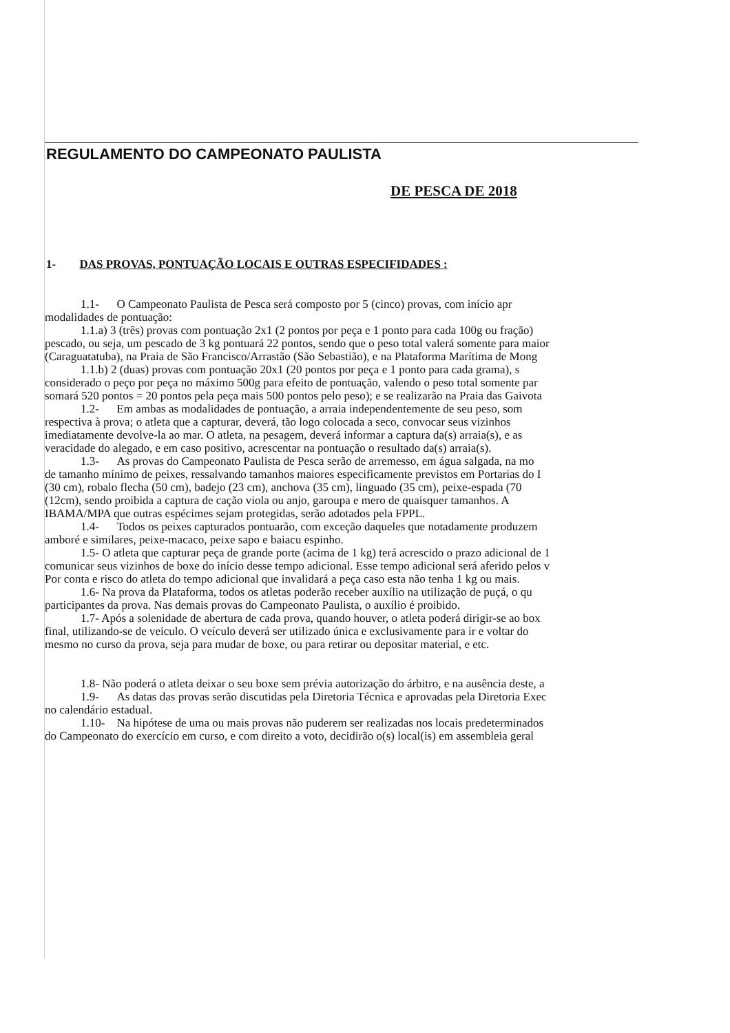REGULAMENTO DO CAMPEONATO PAULISTA
DE PESCA DE 2018
1- DAS PROVAS, PONTUAÇÃO LOCAIS E OUTRAS ESPECIFIDADES :
1.1- O Campeonato Paulista de Pesca será composto por 5 (cinco) provas, com início apr
modalidades de pontuação:
1.1.a) 3 (três) provas com pontuação 2x1 (2 pontos por peça e 1 ponto para cada 100g ou fração)
pescado, ou seja, um pescado de 3 kg pontuará 22 pontos, sendo que o peso total valerá somente para maior
(Caraguatatuba), na Praia de São Francisco/Arrastão (São Sebastião), e na Plataforma Marítima de Mong
1.1.b) 2 (duas) provas com pontuação 20x1 (20 pontos por peça e 1 ponto para cada grama), s
considerado o peço por peça no máximo 500g para efeito de pontuação, valendo o peso total somente par
somará 520 pontos = 20 pontos pela peça mais 500 pontos pelo peso); e se realizarão na Praia das Gaivota
1.2- Em ambas as modalidades de pontuação, a arraia independentemente de seu peso, som
respectiva à prova; o atleta que a capturar, deverá, tão logo colocada a seco, convocar seus vizinhos
imediatamente devolve-la ao mar. O atleta, na pesagem, deverá informar a captura da(s) arraia(s), e as
veracidade do alegado, e em caso positivo, acrescentar na pontuação o resultado da(s) arraia(s).
1.3- As provas do Campeonato Paulista de Pesca serão de arremesso, em água salgada, na mo
de tamanho mínimo de peixes, ressalvando tamanhos maiores especificamente previstos em Portarias do I
(30 cm), robalo flecha (50 cm), badejo (23 cm), anchova (35 cm), linguado (35 cm), peixe-espada (70
(12cm), sendo proibida a captura de cação viola ou anjo, garoupa e mero de quaisquer tamanhos. A
IBAMA/MPA que outras espécimes sejam protegidas, serão adotados pela FPPL.
1.4- Todos os peixes capturados pontuarão, com exceção daqueles que notadamente produzem
amboré e similares, peixe-macaco, peixe sapo e baiacu espinho.
1.5- O atleta que capturar peça de grande porte (acima de 1 kg) terá acrescido o prazo adicional de 1
comunicar seus vizinhos de boxe do início desse tempo adicional. Esse tempo adicional será aferido pelos v
Por conta e risco do atleta do tempo adicional que invalidará a peça caso esta não tenha 1 kg ou mais.
1.6- Na prova da Plataforma, todos os atletas poderão receber auxílio na utilização de puçá, o qu
participantes da prova. Nas demais provas do Campeonato Paulista, o auxílio é proibido.
1.7- Após a solenidade de abertura de cada prova, quando houver, o atleta poderá dirigir-se ao box
final, utilizando-se de veículo. O veículo deverá ser utilizado única e exclusivamente para ir e voltar do
mesmo no curso da prova, seja para mudar de boxe, ou para retirar ou depositar material, e etc.
1.8- Não poderá o atleta deixar o seu boxe sem prévia autorização do árbitro, e na ausência deste, a
1.9- As datas das provas serão discutidas pela Diretoria Técnica e aprovadas pela Diretoria Exec
no calendário estadual.
1.10- Na hipótese de uma ou mais provas não puderem ser realizadas nos locais predeterminados
do Campeonato do exercício em curso, e com direito a voto, decidirão o(s) local(is) em assembleia geral